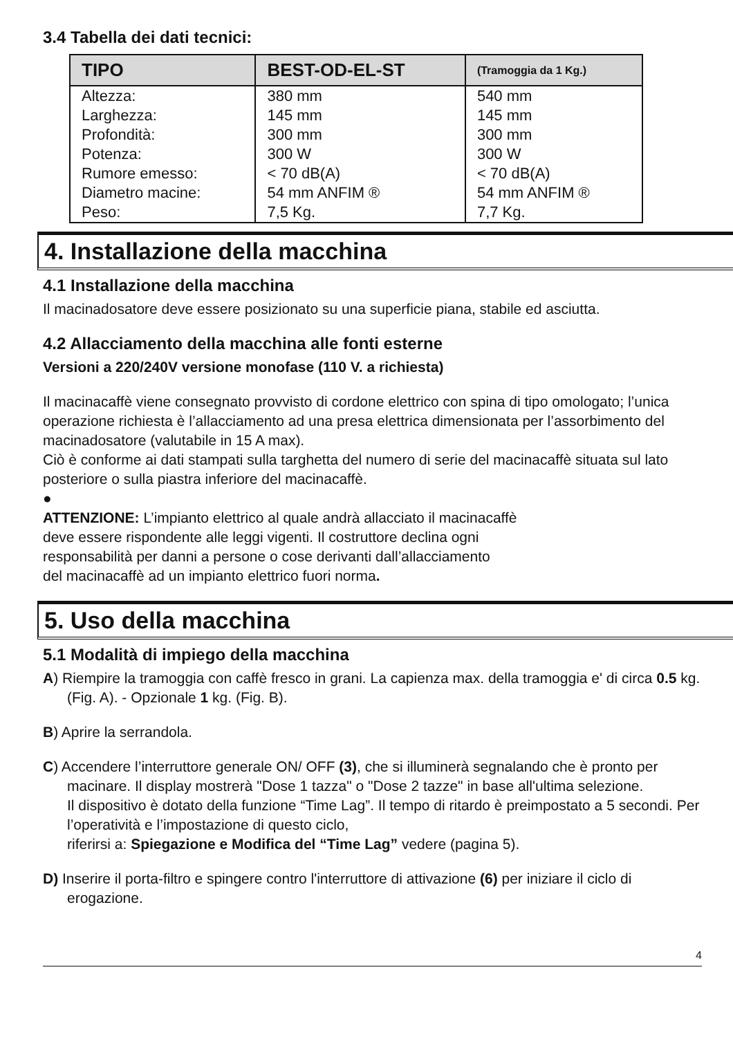3.4 Tabella dei dati tecnici:
| TIPO | BEST-OD-EL-ST | (Tramoggia da 1 Kg.) |
| --- | --- | --- |
| Altezza: | 380 mm | 540 mm |
| Larghezza: | 145 mm | 145 mm |
| Profondità: | 300 mm | 300 mm |
| Potenza: | 300 W | 300 W |
| Rumore emesso: | < 70 dB(A) | < 70 dB(A) |
| Diametro macine: | 54 mm ANFIM ® | 54 mm ANFIM ® |
| Peso: | 7,5 Kg. | 7,7 Kg. |
4. Installazione della macchina
4.1 Installazione della macchina
Il macinadosatore deve essere posizionato su una superficie piana, stabile ed asciutta.
4.2 Allacciamento della macchina alle fonti esterne
Versioni a 220/240V versione monofase (110 V. a richiesta)
Il macinacaffè viene consegnato provvisto di cordone elettrico con spina di tipo omologato; l’unica operazione richiesta è l’allacciamento ad una presa elettrica dimensionata per l’assorbimento del macinadosatore (valutabile in 15 A max).
Ciò è conforme ai dati stampati sulla targhetta del numero di serie del macinacaffè situata sul lato posteriore o sulla piastra inferiore del macinacaffè.
●
ATTENZIONE: L’impianto elettrico al quale andrà allacciato il macinacaffè
deve essere rispondente alle leggi vigenti. Il costruttore declina ogni
responsabilità per danni a persone o cose derivanti dall’allacciamento
del macinacaffè ad un impianto elettrico fuori norma.
5. Uso della macchina
5.1 Modalità di impiego della macchina
A) Riempire la tramoggia con caffè fresco in grani. La capienza max. della tramoggia e' di circa 0.5 kg. (Fig. A). - Opzionale 1 kg. (Fig. B).
B) Aprire la serrandola.
C) Accendere l’interruttore generale ON/ OFF (3), che si illuminerà segnalando che è pronto per macinare. Il display mostrerà "Dose 1 tazza" o "Dose 2 tazze" in base all'ultima selezione.
Il dispositivo è dotato della funzione “Time Lag”. Il tempo di ritardo è preimpostato a 5 secondi. Per l’operatività e l’impostazione di questo ciclo,
riferirsi a: Spiegazione e Modifica del “Time Lag” vedere (pagina 5).
D) Inserire il porta-filtro e spingere contro l'interruttore di attivazione (6) per iniziare il ciclo di erogazione.
4